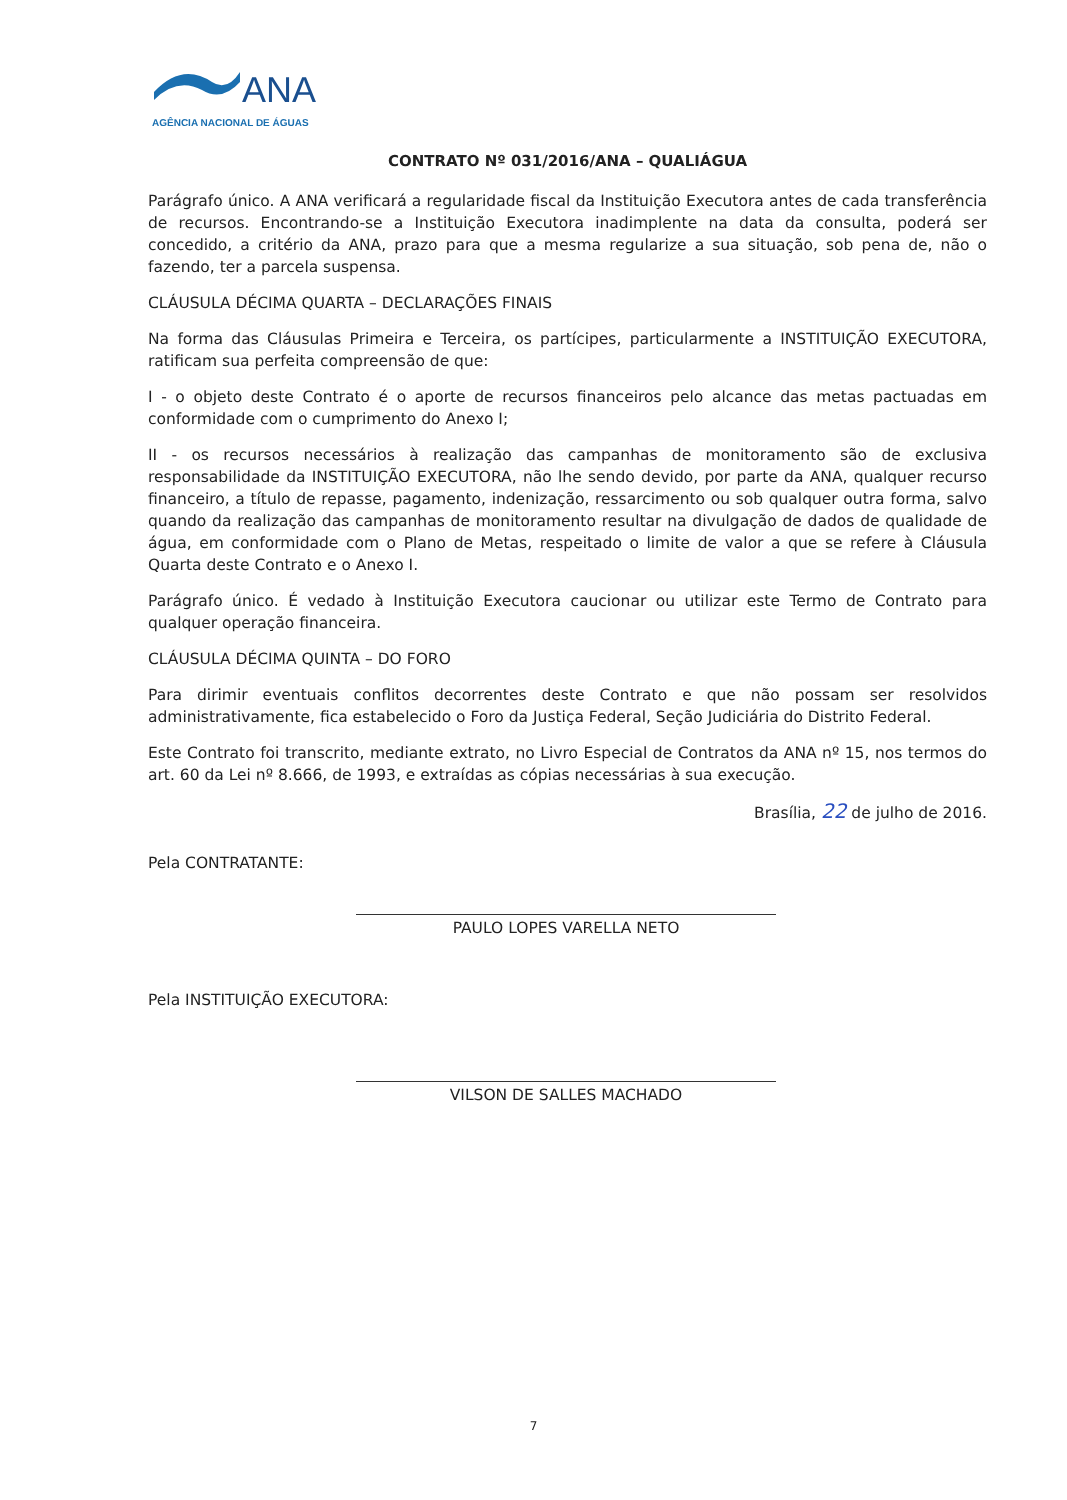ANA
AGÊNCIA NACIONAL DE ÁGUAS
CONTRATO Nº 031/2016/ANA – QUALIÁGUA
Parágrafo único. A ANA verificará a regularidade fiscal da Instituição Executora antes de cada transferência de recursos. Encontrando-se a Instituição Executora inadimplente na data da consulta, poderá ser concedido, a critério da ANA, prazo para que a mesma regularize a sua situação, sob pena de, não o fazendo, ter a parcela suspensa.
CLÁUSULA DÉCIMA QUARTA – DECLARAÇÕES FINAIS
Na forma das Cláusulas Primeira e Terceira, os partícipes, particularmente a INSTITUIÇÃO EXECUTORA, ratificam sua perfeita compreensão de que:
I - o objeto deste Contrato é o aporte de recursos financeiros pelo alcance das metas pactuadas em conformidade com o cumprimento do Anexo I;
II - os recursos necessários à realização das campanhas de monitoramento são de exclusiva responsabilidade da INSTITUIÇÃO EXECUTORA, não lhe sendo devido, por parte da ANA, qualquer recurso financeiro, a título de repasse, pagamento, indenização, ressarcimento ou sob qualquer outra forma, salvo quando da realização das campanhas de monitoramento resultar na divulgação de dados de qualidade de água, em conformidade com o Plano de Metas, respeitado o limite de valor a que se refere à Cláusula Quarta deste Contrato e o Anexo I.
Parágrafo único. É vedado à Instituição Executora caucionar ou utilizar este Termo de Contrato para qualquer operação financeira.
CLÁUSULA DÉCIMA QUINTA – DO FORO
Para dirimir eventuais conflitos decorrentes deste Contrato e que não possam ser resolvidos administrativamente, fica estabelecido o Foro da Justiça Federal, Seção Judiciária do Distrito Federal.
Este Contrato foi transcrito, mediante extrato, no Livro Especial de Contratos da ANA nº 15, nos termos do art. 60 da Lei nº 8.666, de 1993, e extraídas as cópias necessárias à sua execução.
Brasília, 22 de julho de 2016.
Pela CONTRATANTE:
PAULO LOPES VARELLA NETO
Pela INSTITUIÇÃO EXECUTORA:
VILSON DE SALLES MACHADO
7